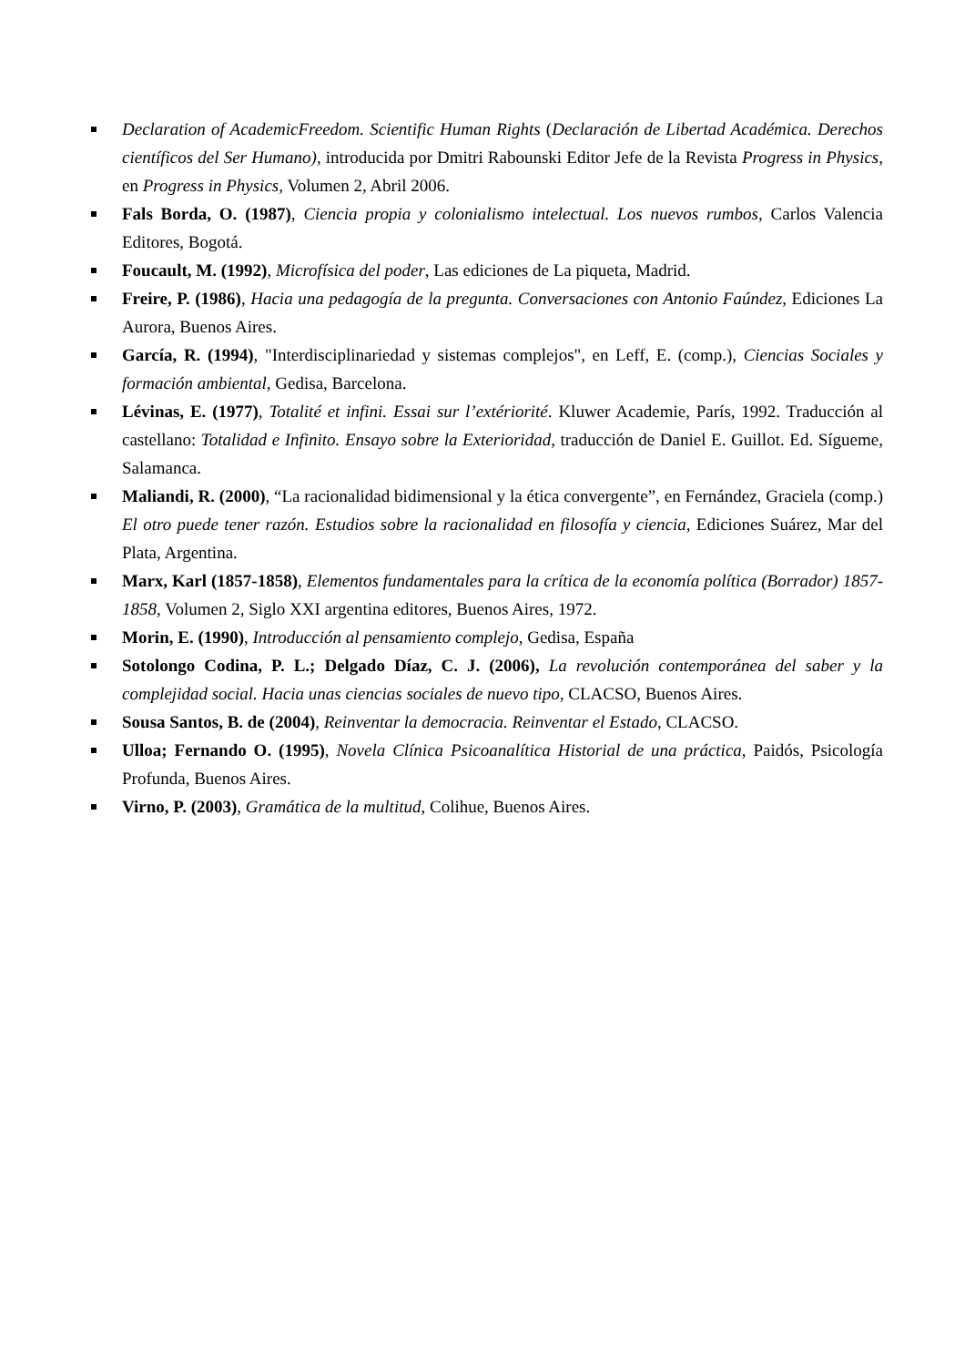Declaration of AcademicFreedom. Scientific Human Rights (Declaración de Libertad Académica. Derechos científicos del Ser Humano), introducida por Dmitri Rabounski Editor Jefe de la Revista Progress in Physics, en Progress in Physics, Volumen 2, Abril 2006.
Fals Borda, O. (1987), Ciencia propia y colonialismo intelectual. Los nuevos rumbos, Carlos Valencia Editores, Bogotá.
Foucault, M. (1992), Microfísica del poder, Las ediciones de La piqueta, Madrid.
Freire, P. (1986), Hacia una pedagogía de la pregunta. Conversaciones con Antonio Faúndez, Ediciones La Aurora, Buenos Aires.
García, R. (1994), "Interdisciplinariedad y sistemas complejos", en Leff, E. (comp.), Ciencias Sociales y formación ambiental, Gedisa, Barcelona.
Lévinas, E. (1977), Totalité et infini. Essai sur l’extériorité. Kluwer Academie, París, 1992. Traducción al castellano: Totalidad e Infinito. Ensayo sobre la Exterioridad, traducción de Daniel E. Guillot. Ed. Sígueme, Salamanca.
Maliandi, R. (2000), “La racionalidad bidimensional y la ética convergente”, en Fernández, Graciela (comp.) El otro puede tener razón. Estudios sobre la racionalidad en filosofía y ciencia, Ediciones Suárez, Mar del Plata, Argentina.
Marx, Karl (1857-1858), Elementos fundamentales para la crítica de la economía política (Borrador) 1857-1858, Volumen 2, Siglo XXI argentina editores, Buenos Aires, 1972.
Morin, E. (1990), Introducción al pensamiento complejo, Gedisa, España
Sotolongo Codina, P. L.; Delgado Díaz, C. J. (2006), La revolución contemporánea del saber y la complejidad social. Hacia unas ciencias sociales de nuevo tipo, CLACSO, Buenos Aires.
Sousa Santos, B. de (2004), Reinventar la democracia. Reinventar el Estado, CLACSO.
Ulloa; Fernando O. (1995), Novela Clínica Psicoanalítica Historial de una práctica, Paidós, Psicología Profunda, Buenos Aires.
Virno, P. (2003), Gramática de la multitud, Colihue, Buenos Aires.